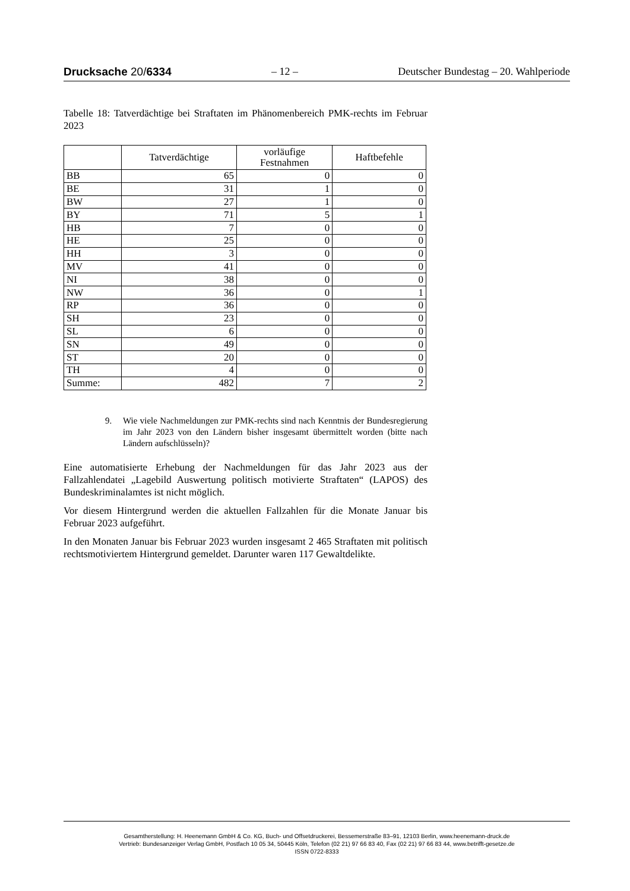Drucksache 20/6334 – 12 – Deutscher Bundestag – 20. Wahlperiode
Tabelle 18: Tatverdächtige bei Straftaten im Phänomenbereich PMK-rechts im Februar 2023
| | Tatverdächtige | vorläufige Festnahmen | Haftbefehle |
| --- | --- | --- | --- |
| BB | 65 | 0 | 0 |
| BE | 31 | 1 | 0 |
| BW | 27 | 1 | 0 |
| BY | 71 | 5 | 1 |
| HB | 7 | 0 | 0 |
| HE | 25 | 0 | 0 |
| HH | 3 | 0 | 0 |
| MV | 41 | 0 | 0 |
| NI | 38 | 0 | 0 |
| NW | 36 | 0 | 1 |
| RP | 36 | 0 | 0 |
| SH | 23 | 0 | 0 |
| SL | 6 | 0 | 0 |
| SN | 49 | 0 | 0 |
| ST | 20 | 0 | 0 |
| TH | 4 | 0 | 0 |
| Summe: | 482 | 7 | 2 |
9. Wie viele Nachmeldungen zur PMK-rechts sind nach Kenntnis der Bundesregierung im Jahr 2023 von den Ländern bisher insgesamt übermittelt worden (bitte nach Ländern aufschlüsseln)?
Eine automatisierte Erhebung der Nachmeldungen für das Jahr 2023 aus der Fallzahlendatei „Lagebild Auswertung politisch motivierte Straftaten“ (LAPOS) des Bundeskriminalamtes ist nicht möglich.
Vor diesem Hintergrund werden die aktuellen Fallzahlen für die Monate Januar bis Februar 2023 aufgeführt.
In den Monaten Januar bis Februar 2023 wurden insgesamt 2 465 Straftaten mit politisch rechtsmotiviertem Hintergrund gemeldet. Darunter waren 117 Gewaltdelikte.
Gesamtherstellung: H. Heenemann GmbH & Co. KG, Buch- und Offsetdruckerei, Bessemerstraße 83–91, 12103 Berlin, www.heenemann-druck.de
Vertrieb: Bundesanzeiger Verlag GmbH, Postfach 10 05 34, 50445 Köln, Telefon (02 21) 97 66 83 40, Fax (02 21) 97 66 83 44, www.betrifft-gesetze.de
ISSN 0722-8333